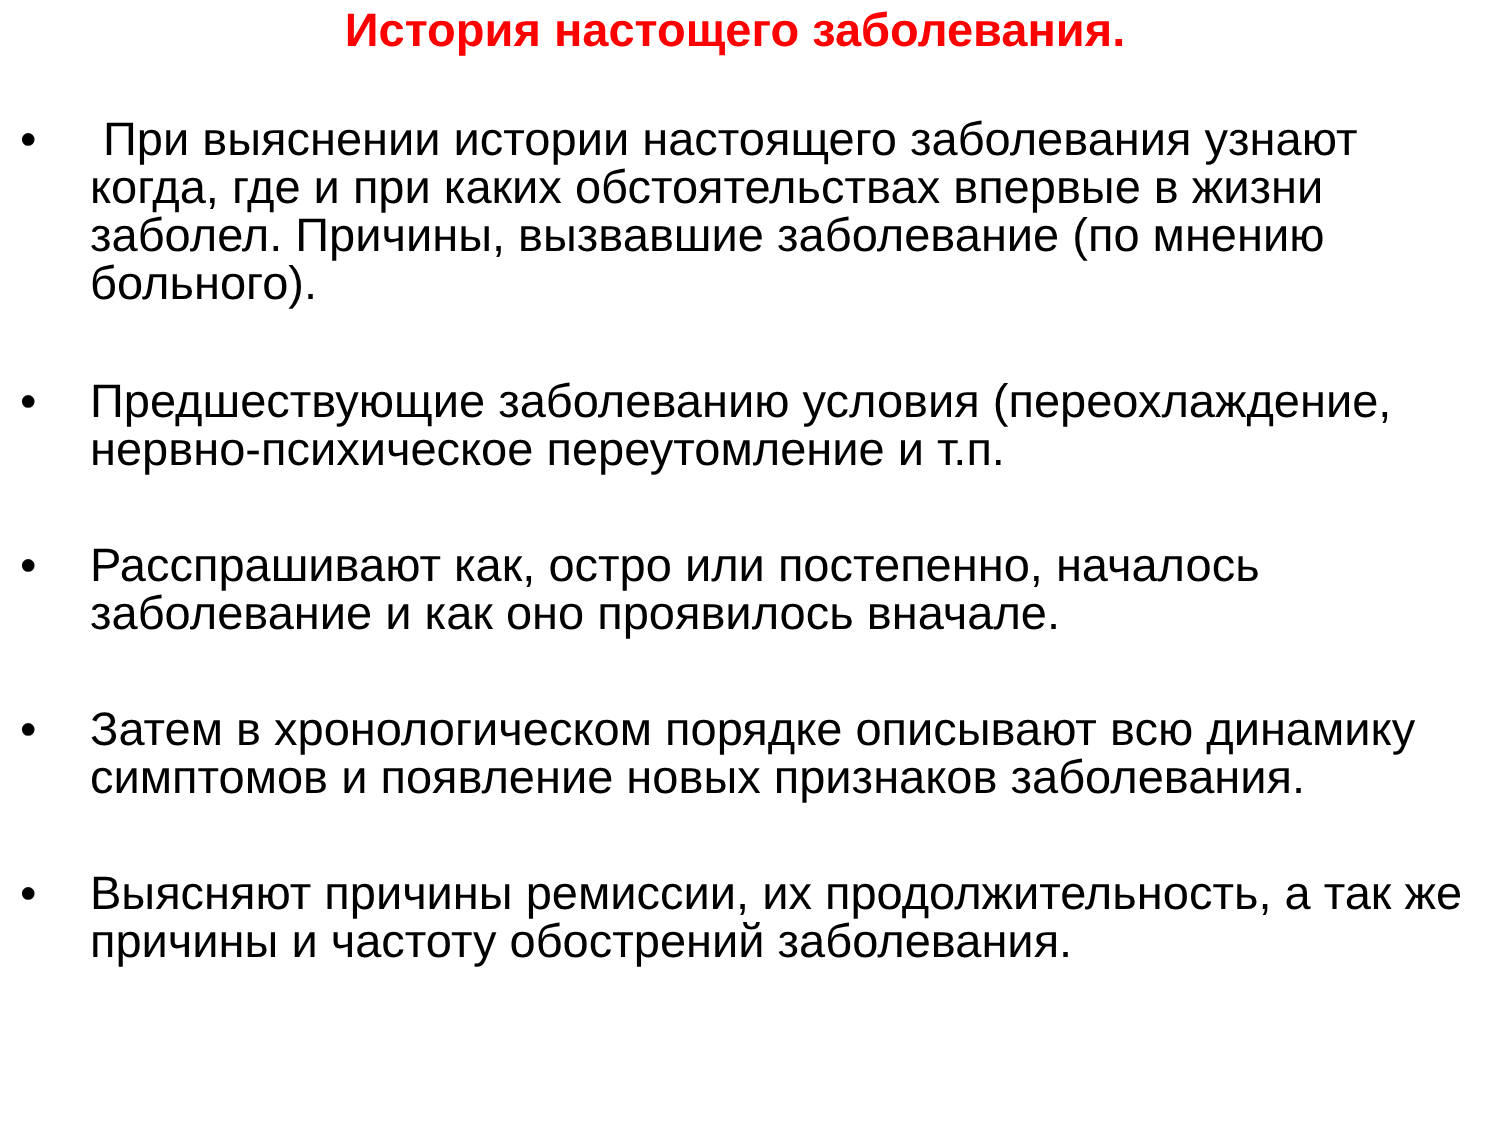История настощего заболевания.
• При выяснении истории настоящего заболевания узнают когда, где и при каких обстоятельствах впервые в жизни заболел. Причины, вызвавшие заболевание (по мнению больного).
• Предшествующие заболеванию условия (переохлаждение, нервно-психическое переутомление и т.п.
• Расспрашивают как, остро или постепенно, началось заболевание и как оно проявилось вначале.
• Затем в хронологическом порядке описывают всю динамику симптомов и появление новых признаков заболевания.
• Выясняют причины ремиссии, их продолжительность, а так же причины и частоту обострений заболевания.